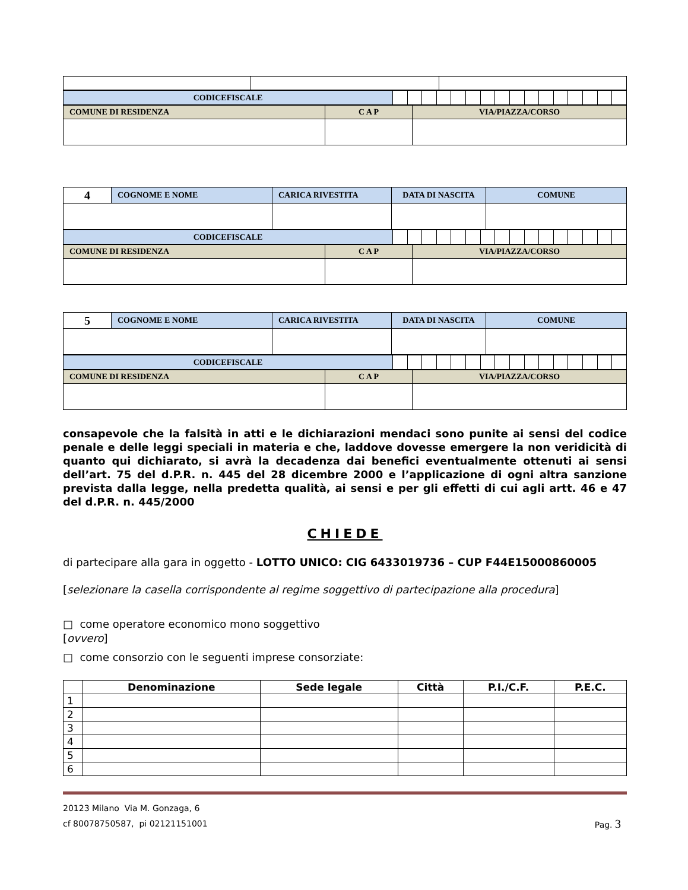| CODICEFISCALE | | | | | | | | | | | | | | | | |
| COMUNE DI RESIDENZA | C A P | VIA/PIAZZA/CORSO |
| 4 | COGNOME E NOME | CARICA RIVESTITA | DATA DI NASCITA | COMUNE |
| CODICEFISCALE | | | | | | | | | | | | | | | | |
| COMUNE DI RESIDENZA | C A P | VIA/PIAZZA/CORSO |
| 5 | COGNOME E NOME | CARICA RIVESTITA | DATA DI NASCITA | COMUNE |
| CODICEFISCALE | | | | | | | | | | | | | | | | |
| COMUNE DI RESIDENZA | C A P | VIA/PIAZZA/CORSO |
consapevole che la falsità in atti e le dichiarazioni mendaci sono punite ai sensi del codice penale e delle leggi speciali in materia e che, laddove dovesse emergere la non veridicità di quanto qui dichiarato, si avrà la decadenza dai benefici eventualmente ottenuti ai sensi dell’art. 75 del d.P.R. n. 445 del 28 dicembre 2000 e l’applicazione di ogni altra sanzione prevista dalla legge, nella predetta qualità, ai sensi e per gli effetti di cui agli artt. 46 e 47 del d.P.R. n. 445/2000
CHIEDE
di partecipare alla gara in oggetto - LOTTO UNICO: CIG 6433019736 – CUP F44E15000860005
[selezionare la casella corrispondente al regime soggettivo di partecipazione alla procedura]
□ come operatore economico mono soggettivo
[ovvero]
□ come consorzio con le seguenti imprese consorziate:
| | Denominazione | Sede legale | Città | P.I./C.F. | P.E.C. |
| --- | --- | --- | --- | --- | --- |
| 1 | | | | | |
| 2 | | | | | |
| 3 | | | | | |
| 4 | | | | | |
| 5 | | | | | |
| 6 | | | | | |
20123 Milano Via M. Gonzaga, 6
cf 80078750587, pi 02121151001 Pag. 3